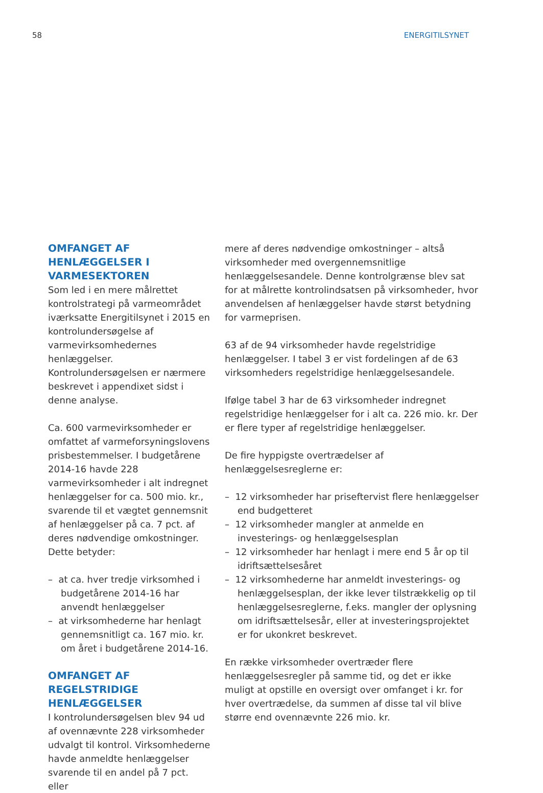58 ENERGITILSYNET
OMFANGET AF HENLÆGGELSER I VARMESEKTOREN
Som led i en mere målrettet kontrolstrategi på varmeområdet iværksatte Energitilsynet i 2015 en kontrolundersøgelse af varmevirksomhedernes henlæggelser. Kontrolundersøgelsen er nærmere beskrevet i appendixet sidst i denne analyse.
Ca. 600 varmevirksomheder er omfattet af varmeforsyningslovens prisbestemmelser. I budgetårene 2014-16 havde 228 varmevirksomheder i alt indregnet henlæggelser for ca. 500 mio. kr., svarende til et vægtet gennemsnit af henlæggelser på ca. 7 pct. af deres nødvendige omkostninger. Dette betyder:
– at ca. hver tredje virksomhed i budgetårene 2014-16 har anvendt henlæggelser
– at virksomhederne har henlagt gennemsnitligt ca. 167 mio. kr. om året i budgetårene 2014-16.
OMFANGET AF REGELSTRIDIGE HENLÆGGELSER
I kontrolundersøgelsen blev 94 ud af ovennævnte 228 virksomheder udvalgt til kontrol. Virksomhederne havde anmeldte henlæggelser svarende til en andel på 7 pct. eller
mere af deres nødvendige omkostninger – altså virksomheder med overgennemsnitlige henlæggelsesandele. Denne kontrolgrænse blev sat for at målrette kontrolindsatsen på virksomheder, hvor anvendelsen af henlæggelser havde størst betydning for varmeprisen.
63 af de 94 virksomheder havde regelstridige henlæggelser. I tabel 3 er vist fordelingen af de 63 virksomheders regelstridige henlæggelsesandele.
Ifølge tabel 3 har de 63 virksomheder indregnet regelstridige henlæggelser for i alt ca. 226 mio. kr. Der er flere typer af regelstridige henlæggelser.
De fire hyppigste overtrædelser af henlæggelsesreglerne er:
– 12 virksomheder har priseftervist flere henlæggelser end budgetteret
– 12 virksomheder mangler at anmelde en investerings- og henlæggelsesplan
– 12 virksomheder har henlagt i mere end 5 år op til idriftsættelsesåret
– 12 virksomhederne har anmeldt investerings- og henlæggelsesplan, der ikke lever tilstrækkelig op til henlæggelsesreglerne, f.eks. mangler der oplysning om idriftsættelsesår, eller at investeringsprojektet er for ukonkret beskrevet.
En række virksomheder overtræder flere henlæggelsesregler på samme tid, og det er ikke muligt at opstille en oversigt over omfanget i kr. for hver overtrædelse, da summen af disse tal vil blive større end ovennævnte 226 mio. kr.